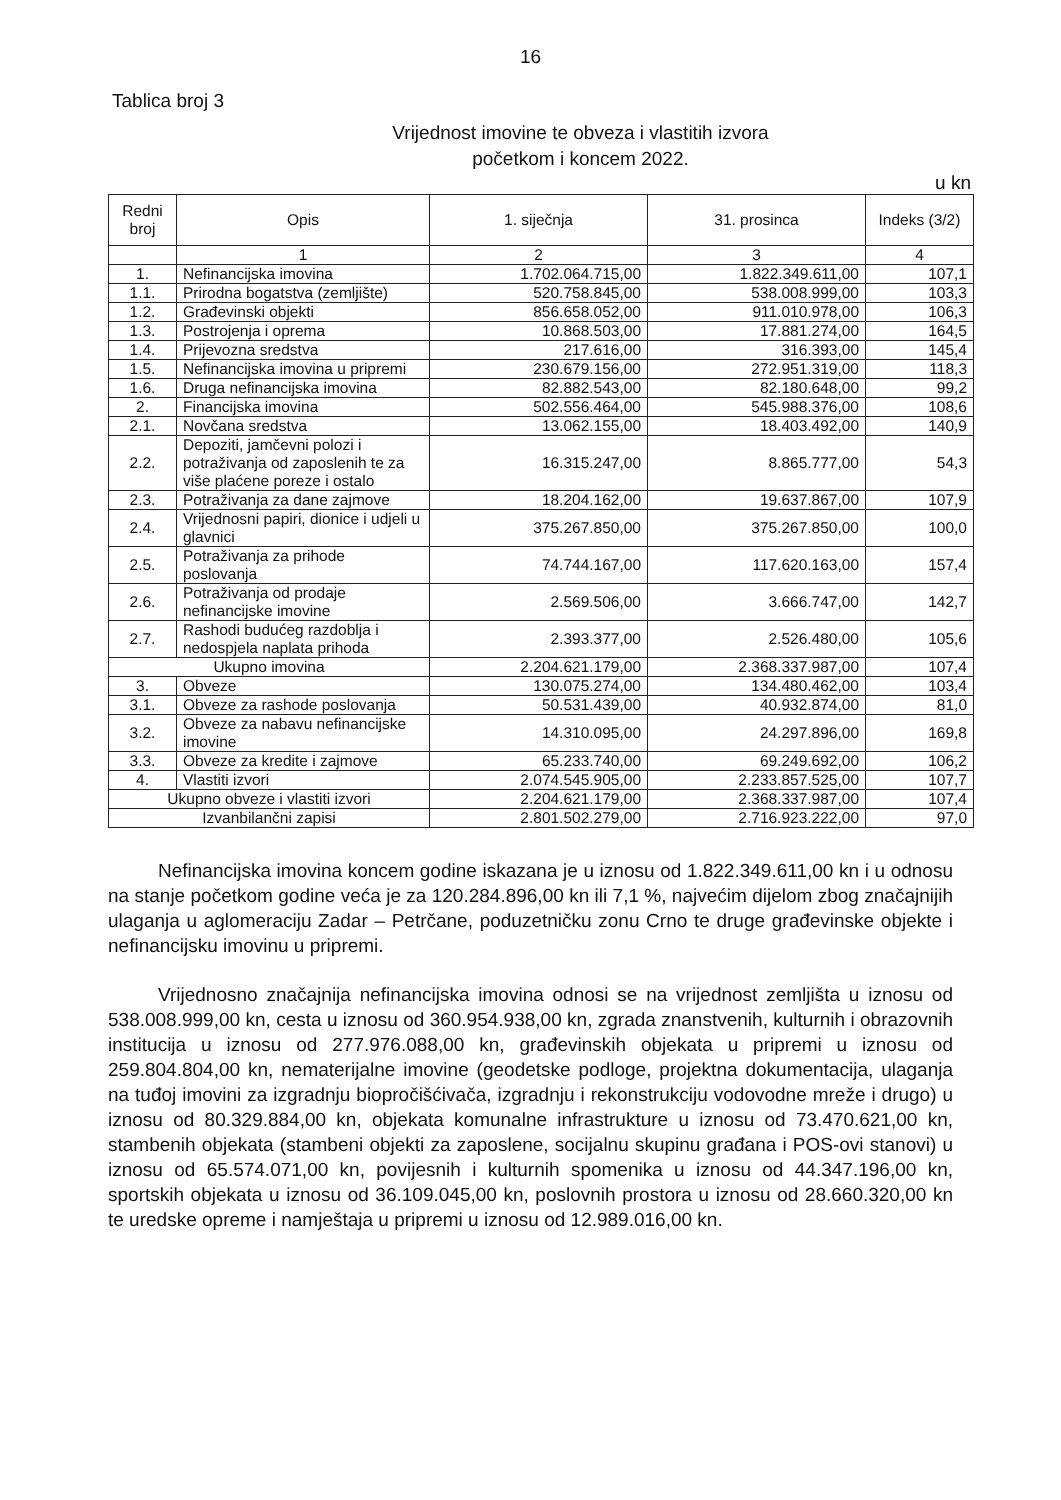16
Tablica broj 3
Vrijednost imovine te obveza i vlastitih izvora
početkom i koncem 2022.
u kn
| Redni broj | Opis | 1. siječnja | 31. prosinca | Indeks (3/2) |
| --- | --- | --- | --- | --- |
| | 1 | 2 | 3 | 4 |
| 1. | Nefinancijska imovina | 1.702.064.715,00 | 1.822.349.611,00 | 107,1 |
| 1.1. | Prirodna bogatstva (zemljište) | 520.758.845,00 | 538.008.999,00 | 103,3 |
| 1.2. | Građevinski objekti | 856.658.052,00 | 911.010.978,00 | 106,3 |
| 1.3. | Postrojenja i oprema | 10.868.503,00 | 17.881.274,00 | 164,5 |
| 1.4. | Prijevozna sredstva | 217.616,00 | 316.393,00 | 145,4 |
| 1.5. | Nefinancijska imovina u pripremi | 230.679.156,00 | 272.951.319,00 | 118,3 |
| 1.6. | Druga nefinancijska imovina | 82.882.543,00 | 82.180.648,00 | 99,2 |
| 2. | Financijska imovina | 502.556.464,00 | 545.988.376,00 | 108,6 |
| 2.1. | Novčana sredstva | 13.062.155,00 | 18.403.492,00 | 140,9 |
| 2.2. | Depoziti, jamčevni polozi i potraživanja od zaposlenih te za više plaćene poreze i ostalo | 16.315.247,00 | 8.865.777,00 | 54,3 |
| 2.3. | Potraživanja za dane zajmove | 18.204.162,00 | 19.637.867,00 | 107,9 |
| 2.4. | Vrijednosni papiri, dionice i udjeli u glavnici | 375.267.850,00 | 375.267.850,00 | 100,0 |
| 2.5. | Potraživanja za prihode poslovanja | 74.744.167,00 | 117.620.163,00 | 157,4 |
| 2.6. | Potraživanja od prodaje nefinancijske imovine | 2.569.506,00 | 3.666.747,00 | 142,7 |
| 2.7. | Rashodi budućeg razdoblja i nedospjela naplata prihoda | 2.393.377,00 | 2.526.480,00 | 105,6 |
| Ukupno imovina | | 2.204.621.179,00 | 2.368.337.987,00 | 107,4 |
| 3. | Obveze | 130.075.274,00 | 134.480.462,00 | 103,4 |
| 3.1. | Obveze za rashode poslovanja | 50.531.439,00 | 40.932.874,00 | 81,0 |
| 3.2. | Obveze za nabavu nefinancijske imovine | 14.310.095,00 | 24.297.896,00 | 169,8 |
| 3.3. | Obveze za kredite i zajmove | 65.233.740,00 | 69.249.692,00 | 106,2 |
| 4. | Vlastiti izvori | 2.074.545.905,00 | 2.233.857.525,00 | 107,7 |
| Ukupno obveze i vlastiti izvori | | 2.204.621.179,00 | 2.368.337.987,00 | 107,4 |
| Izvanbilančni zapisi | | 2.801.502.279,00 | 2.716.923.222,00 | 97,0 |
Nefinancijska imovina koncem godine iskazana je u iznosu od 1.822.349.611,00 kn i u odnosu na stanje početkom godine veća je za 120.284.896,00 kn ili 7,1 %, najvećim dijelom zbog značajnijih ulaganja u aglomeraciju Zadar – Petrčane, poduzetničku zonu Crno te druge građevinske objekte i nefinancijsku imovinu u pripremi.
Vrijednosno značajnija nefinancijska imovina odnosi se na vrijednost zemljišta u iznosu od 538.008.999,00 kn, cesta u iznosu od 360.954.938,00 kn, zgrada znanstvenih, kulturnih i obrazovnih institucija u iznosu od 277.976.088,00 kn, građevinskih objekata u pripremi u iznosu od 259.804.804,00 kn, nematerijalne imovine (geodetske podloge, projektna dokumentacija, ulaganja na tuđoj imovini za izgradnju biopročišćivača, izgradnju i rekonstrukciju vodovodne mreže i drugo) u iznosu od 80.329.884,00 kn, objekata komunalne infrastrukture u iznosu od 73.470.621,00 kn, stambenih objekata (stambeni objekti za zaposlene, socijalnu skupinu građana i POS-ovi stanovi) u iznosu od 65.574.071,00 kn, povijesnih i kulturnih spomenika u iznosu od 44.347.196,00 kn, sportskih objekata u iznosu od 36.109.045,00 kn, poslovnih prostora u iznosu od 28.660.320,00 kn te uredske opreme i namještaja u pripremi u iznosu od 12.989.016,00 kn.